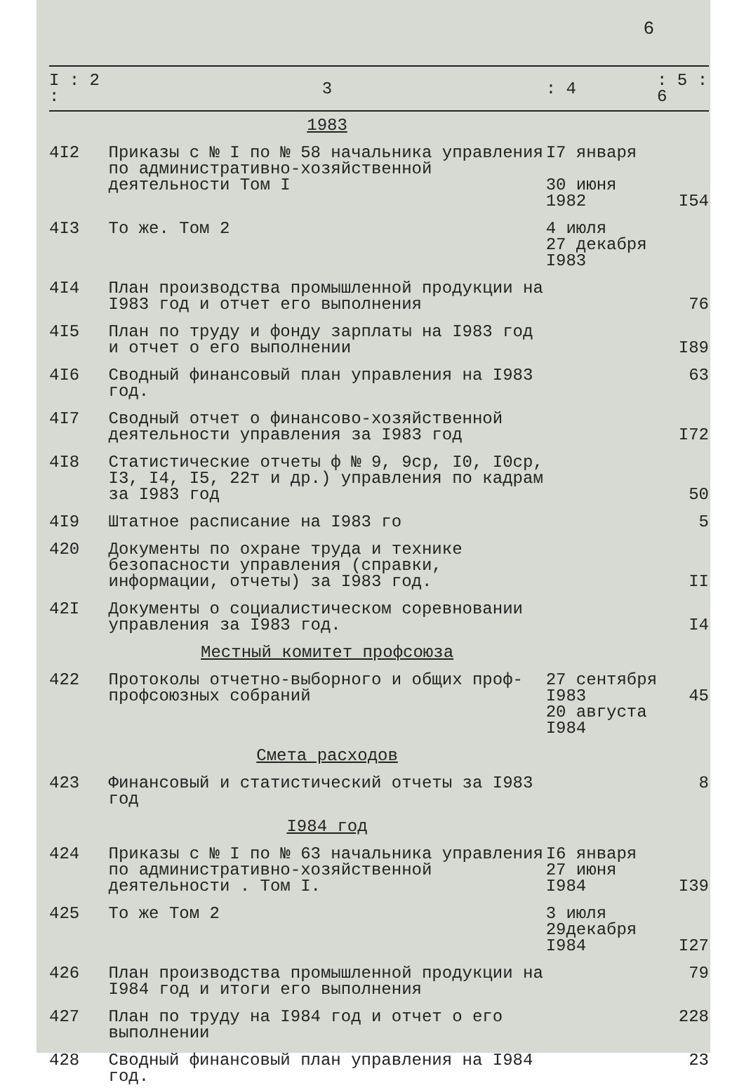6
| I : 2 : | 3 | : 4 | : 5 : 6 |
| --- | --- | --- | --- |
| | 1983 | | |
| 4I2 | Приказы с № I по № 58 начальника управления по административно-хозяйственной деятельности Том I | I7 января 30 июня 1982 | I54 |
| 4I3 | То же. Том 2 | 4 июля 27 декабря I983 | |
| 4I4 | План производства промышленной продукции на I983 год и отчет его выполнения | | 76 |
| 4I5 | План по труду и фонду зарплаты на I983 год и отчет о его выполнении | | I89 |
| 4I6 | Сводный финансовый план управления на I983 год. | | 63 |
| 4I7 | Сводный отчет о финансово-хозяйственной деятельности управления за I983 год | | I72 |
| 4I8 | Статистические отчеты ф № 9, 9ср, I0, I0ср, I3, I4, I5, 22т и др.) управления по кадрам за I983 год | | 50 |
| 4I9 | Штатное расписание на I983 го | | 5 |
| 420 | Документы по охране труда и технике безопасности управления (справки, информации, отчеты) за I983 год. | | II |
| 42I | Документы о социалистическом соревновании управления за I983 год. | | I4 |
| | Местный комитет профсоюза | | |
| 422 | Протоколы отчетно-выборного и общих проф-профсоюзных собраний | 27 сентября I983 20 августа I984 | 45 |
| | Смета расходов | | |
| 423 | Финансовый и статистический отчеты за I983 год | | 8 |
| | I984 год | | |
| 424 | Приказы с № I по № 63 начальника управления по административно-хозяйственной деятельности . Том I. | I6 января 27 июня I984 | I39 |
| 425 | То же Том 2 | 3 июля 29декабря I984 | I27 |
| 426 | План производства промышленной продукции на I984 год и итоги его выполнения | | 79 |
| 427 | План по труду на I984 год и отчет о его выполнении | | 228 |
| 428 | Сводный финансовый план управления на I984 год. | | 23 |